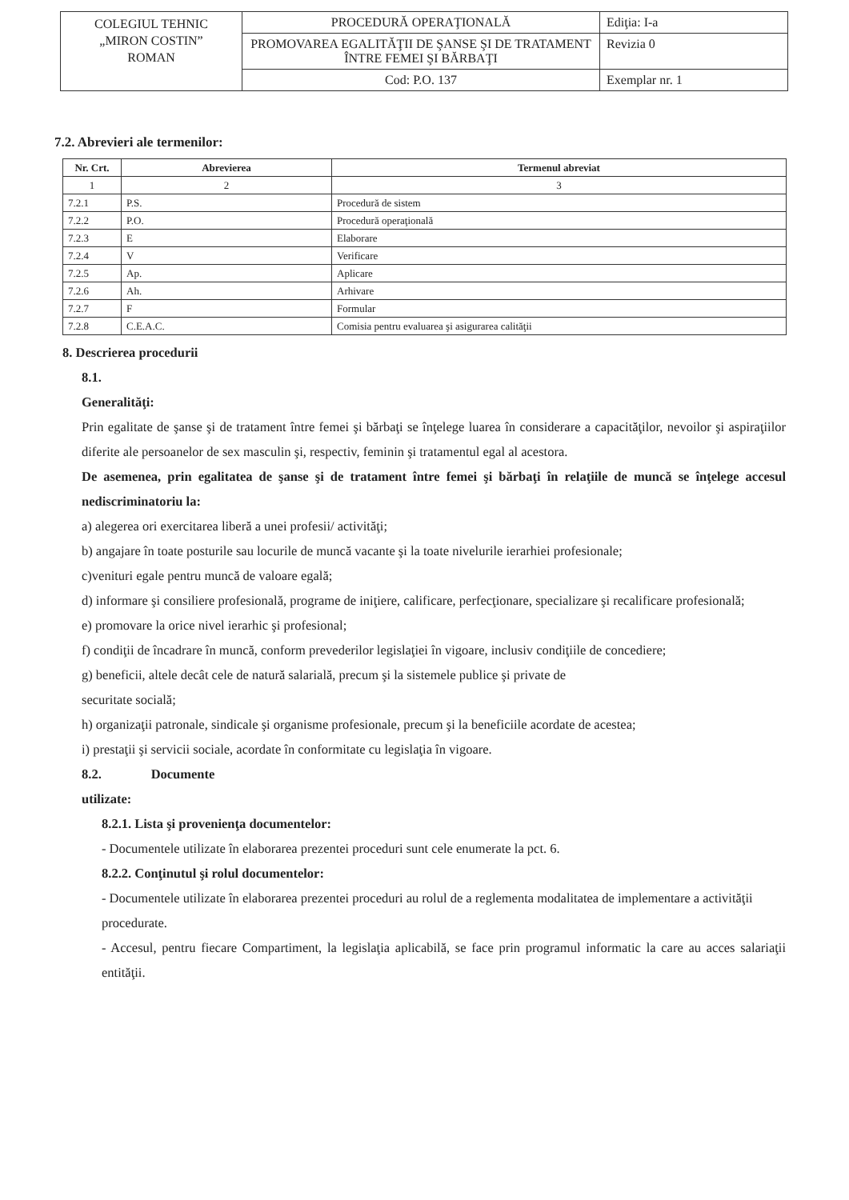| COLEGIUL TEHNIC „MIRON COSTIN” ROMAN | PROCEDURĂ OPERAŢIONALĂ | Ediţia: I-a |
| | PROMOVAREA EGALITĂŢII DE ŞANSE ŞI DE TRATAMENT ÎNTRE FEMEI ŞI BĂRBAŢI | Revizia 0 |
| | Cod: P.O. 137 | Exemplar nr. 1 |
7.2. Abrevieri ale termenilor:
| Nr. Crt. | Abrevierea | Termenul abreviat |
| --- | --- | --- |
| 1 | 2 | 3 |
| 7.2.1 | P.S. | Procedură de sistem |
| 7.2.2 | P.O. | Procedură operaţională |
| 7.2.3 | E | Elaborare |
| 7.2.4 | V | Verificare |
| 7.2.5 | Ap. | Aplicare |
| 7.2.6 | Ah. | Arhivare |
| 7.2.7 | F | Formular |
| 7.2.8 | C.E.A.C. | Comisia pentru evaluarea şi asigurarea calităţii |
8. Descrierea procedurii
8.1.
Generalităţi:
Prin egalitate de şanse şi de tratament între femei şi bărbaţi se înţelege luarea în considerare a capacităţilor, nevoilor şi aspiraţiilor diferite ale persoanelor de sex masculin şi, respectiv, feminin şi tratamentul egal al acestora.
De asemenea, prin egalitatea de şanse şi de tratament între femei şi bărbaţi în relaţiile de muncă se înţelege accesul nediscriminatoriu la:
a) alegerea ori exercitarea liberă a unei profesii/ activităţi;
b) angajare în toate posturile sau locurile de muncă vacante şi la toate nivelurile ierarhiei profesionale;
c)venituri egale pentru muncă de valoare egală;
d) informare şi consiliere profesională, programe de iniţiere, calificare, perfecţionare, specializare şi recalificare profesională;
e) promovare la orice nivel ierarhic şi profesional;
f) condiţii de încadrare în muncă, conform prevederilor legislaţiei în vigoare, inclusiv condiţiile de concediere;
g) beneficii, altele decât cele de natură salarială, precum şi la sistemele publice şi private de
securitate socială;
h) organizaţii patronale, sindicale şi organisme profesionale, precum şi la beneficiile acordate de acestea;
i) prestaţii şi servicii sociale, acordate în conformitate cu legislaţia în vigoare.
8.2. Documente
utilizate:
8.2.1. Lista şi provenienţa documentelor:
- Documentele utilizate în elaborarea prezentei proceduri sunt cele enumerate la pct. 6.
8.2.2. Conţinutul şi rolul documentelor:
- Documentele utilizate în elaborarea prezentei proceduri au rolul de a reglementa modalitatea de implementare a activităţii procedurate.
- Accesul, pentru fiecare Compartiment, la legislaţia aplicabilă, se face prin programul informatic la care au acces salariaţii entităţii.